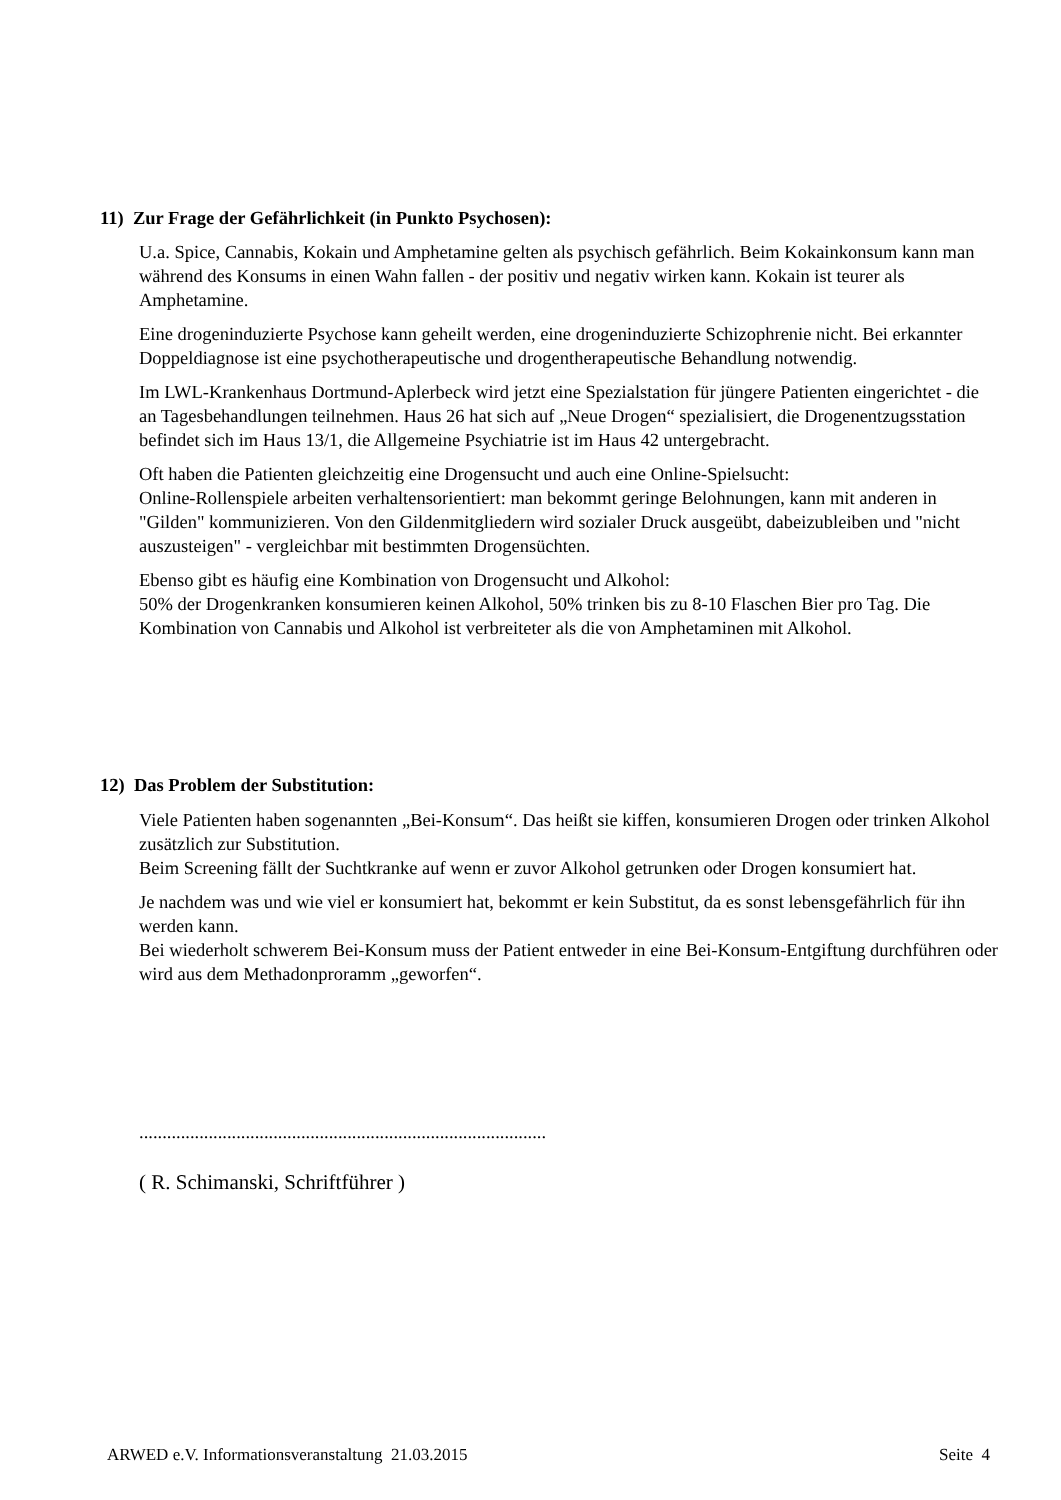11) Zur Frage der Gefährlichkeit (in Punkto Psychosen):
U.a. Spice, Cannabis, Kokain und Amphetamine gelten als psychisch gefährlich. Beim Kokainkonsum kann man während des Konsums in einen Wahn fallen - der positiv und negativ wirken kann. Kokain ist teurer als Amphetamine.
Eine drogeninduzierte Psychose kann geheilt werden, eine drogeninduzierte Schizophrenie nicht. Bei erkannter Doppeldiagnose ist eine psychotherapeutische und drogentherapeutische Behandlung notwendig.
Im LWL-Krankenhaus Dortmund-Aplerbeck wird jetzt eine Spezialstation für jüngere Patienten eingerichtet - die an Tagesbehandlungen teilnehmen. Haus 26 hat sich auf „Neue Drogen“ spezialisiert, die Drogenentzugsstation befindet sich im Haus 13/1, die Allgemeine Psychiatrie ist im Haus 42 untergebracht.
Oft haben die Patienten gleichzeitig eine Drogensucht und auch eine Online-Spielsucht:
Online-Rollenspiele arbeiten verhaltensorientiert: man bekommt geringe Belohnungen, kann mit anderen in "Gilden" kommunizieren. Von den Gildenmitgliedern wird sozialer Druck ausgeübt, dabeizubleiben und "nicht auszusteigen" - vergleichbar mit bestimmten Drogensüchten.
Ebenso gibt es häufig eine Kombination von Drogensucht und Alkohol:
50% der Drogenkranken konsumieren keinen Alkohol, 50% trinken bis zu 8-10 Flaschen Bier pro Tag. Die Kombination von Cannabis und Alkohol ist verbreiteter als die von Amphetaminen mit Alkohol.
12) Das Problem der Substitution:
Viele Patienten haben sogenannten „Bei-Konsum“. Das heißt sie kiffen, konsumieren Drogen oder trinken Alkohol zusätzlich zur Substitution.
Beim Screening fällt der Suchtkranke auf wenn er zuvor Alkohol getrunken oder Drogen konsumiert hat.
Je nachdem was und wie viel er konsumiert hat, bekommt er kein Substitut, da es sonst lebensgefährlich für ihn werden kann.
Bei wiederholt schwerem Bei-Konsum muss der Patient entweder in eine Bei-Konsum-Entgiftung durchführen oder wird aus dem Methadonproramm „geworfen“.
........................................................................................
( R. Schimanski, Schriftführer )
ARWED e.V. Informationsveranstaltung 21.03.2015 Seite 4